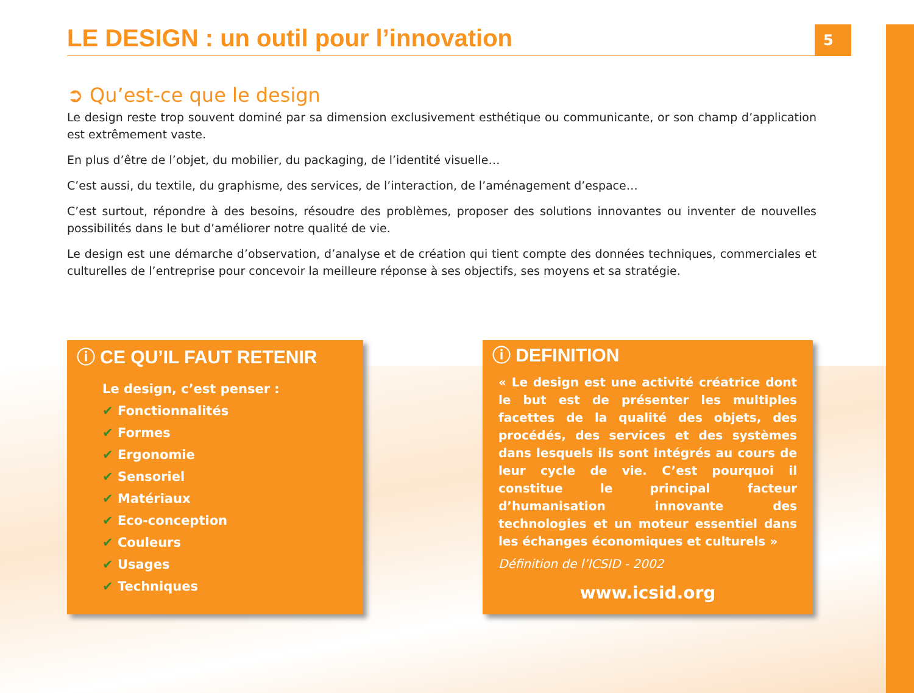LE DESIGN : un outil pour l’innovation
5
➲ Qu’est-ce que le design
Le design reste trop souvent dominé par sa dimension exclusivement esthétique ou communicante, or son champ d’application est extrêmement vaste.
En plus d’être de l’objet, du mobilier, du packaging, de l’identité visuelle…
C’est aussi, du textile, du graphisme, des services, de l’interaction, de l’aménagement d’espace…
C’est surtout, répondre à des besoins, résoudre des problèmes, proposer des solutions innovantes ou inventer de nouvelles possibilités dans le but d’améliorer notre qualité de vie.
Le design est une démarche d’observation, d’analyse et de création qui tient compte des données techniques, commerciales et culturelles de l’entreprise pour concevoir la meilleure réponse à ses objectifs, ses moyens et sa stratégie.
ⓘ CE QU’IL FAUT RETENIR
Le design, c’est penser :
✔ Fonctionnalités
✔ Formes
✔ Ergonomie
✔ Sensoriel
✔ Matériaux
✔ Eco-conception
✔ Couleurs
✔ Usages
✔ Techniques
ⓘ DEFINITION
« Le design est une activité créatrice dont le but est de présenter les multiples facettes de la qualité des objets, des procédés, des services et des systèmes dans lesquels ils sont intégrés au cours de leur cycle de vie. C’est pourquoi il constitue le principal facteur d’humanisation innovante des technologies et un moteur essentiel dans les échanges économiques et culturels »
Définition de l’ICSID - 2002
www.icsid.org